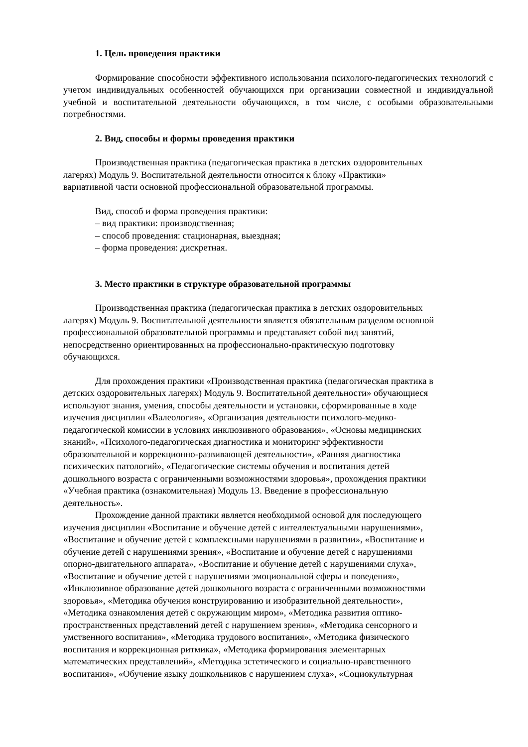1. Цель проведения практики
Формирование способности эффективного использования психолого-педагогических технологий с учетом индивидуальных особенностей обучающихся при организации совместной и индивидуальной учебной и воспитательной деятельности обучающихся, в том числе, с особыми образовательными потребностями.
2. Вид, способы и формы проведения практики
Производственная практика (педагогическая практика в детских оздоровительных
лагерях) Модуль 9. Воспитательной деятельности относится к блоку «Практики»
вариативной части основной профессиональной образовательной программы.
Вид, способ и форма проведения практики:
– вид практики: производственная;
– способ проведения: стационарная, выездная;
– форма проведения: дискретная.
3. Место практики в структуре образовательной программы
Производственная практика (педагогическая практика в детских оздоровительных
лагерях) Модуль 9. Воспитательной деятельности является обязательным разделом основной
профессиональной образовательной программы и представляет собой вид занятий,
непосредственно ориентированных на профессионально-практическую подготовку
обучающихся.
Для прохождения практики «Производственная практика (педагогическая практика в
детских оздоровительных лагерях) Модуль 9. Воспитательной деятельности» обучающиеся
используют знания, умения, способы деятельности и установки, сформированные в ходе
изучения дисциплин «Валеология», «Организация деятельности психолого-медико-
педагогической комиссии в условиях инклюзивного образования», «Основы медицинских
знаний», «Психолого-педагогическая диагностика и мониторинг эффективности
образовательной и коррекционно-развивающей деятельности», «Ранняя диагностика
психических патологий», «Педагогические системы обучения и воспитания детей
дошкольного возраста с ограниченными возможностями здоровья», прохождения практики
«Учебная практика (ознакомительная) Модуль 13. Введение в профессиональную
деятельность».
Прохождение данной практики является необходимой основой для последующего
изучения дисциплин «Воспитание и обучение детей с интеллектуальными нарушениями»,
«Воспитание и обучение детей с комплексными нарушениями в развитии», «Воспитание и
обучение детей с нарушениями зрения», «Воспитание и обучение детей с нарушениями
опорно-двигательного аппарата», «Воспитание и обучение детей с нарушениями слуха»,
«Воспитание и обучение детей с нарушениями эмоциональной сферы и поведения»,
«Инклюзивное образование детей дошкольного возраста с ограниченными возможностями
здоровья», «Методика обучения конструированию и изобразительной деятельности»,
«Методика ознакомления детей с окружающим миром», «Методика развития оптико-
пространственных представлений детей с нарушением зрения», «Методика сенсорного и
умственного воспитания», «Методика трудового воспитания», «Методика физического
воспитания и коррекционная ритмика», «Методика формирования элементарных
математических представлений», «Методика эстетического и социально-нравственного
воспитания», «Обучение языку дошкольников с нарушением слуха», «Социокультурная